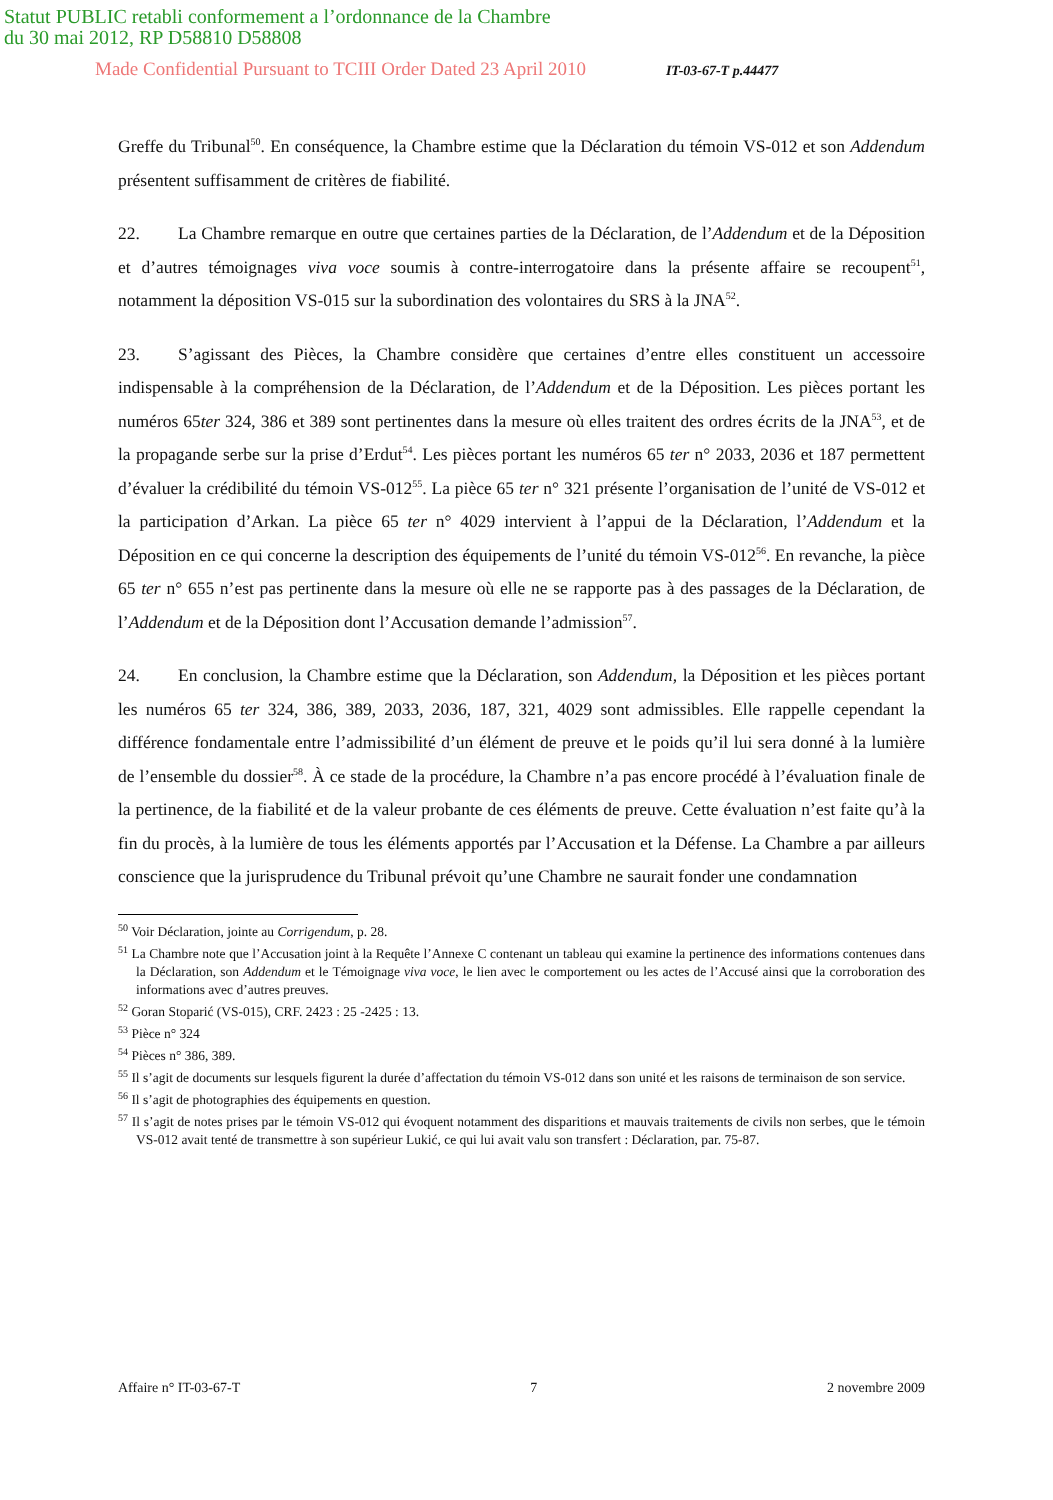Statut PUBLIC retabli conformement a l’ordonnance de la Chambre
du 30 mai 2012, RP D58810 D58808
Made Confidential Pursuant to TCIII Order Dated 23 April 2010 IT-03-67-T p.44477
Greffe du Tribunal<sup>50</sup>. En conséquence, la Chambre estime que la Déclaration du témoin VS-012 et son Addendum présentent suffisamment de critères de fiabilité.
22. La Chambre remarque en outre que certaines parties de la Déclaration, de l’Addendum et de la Déposition et d’autres témoignages viva voce soumis à contre-interrogatoire dans la présente affaire se recoupent<sup>51</sup>, notamment la déposition VS-015 sur la subordination des volontaires du SRS à la JNA<sup>52</sup>.
23. S’agissant des Pièces, la Chambre considère que certaines d’entre elles constituent un accessoire indispensable à la compréhension de la Déclaration, de l’Addendum et de la Déposition. Les pièces portant les numéros 65ter 324, 386 et 389 sont pertinentes dans la mesure où elles traitent des ordres écrits de la JNA<sup>53</sup>, et de la propagande serbe sur la prise d’Erdut<sup>54</sup>. Les pièces portant les numéros 65 ter n° 2033, 2036 et 187 permettent d’évaluer la crédibilité du témoin VS-012<sup>55</sup>. La pièce 65 ter n° 321 présente l’organisation de l’unité de VS-012 et la participation d’Arkan. La pièce 65 ter n° 4029 intervient à l’appui de la Déclaration, l’Addendum et la Déposition en ce qui concerne la description des équipements de l’unité du témoin VS-012<sup>56</sup>. En revanche, la pièce 65 ter n° 655 n’est pas pertinente dans la mesure où elle ne se rapporte pas à des passages de la Déclaration, de l’Addendum et de la Déposition dont l’Accusation demande l’admission<sup>57</sup>.
24. En conclusion, la Chambre estime que la Déclaration, son Addendum, la Déposition et les pièces portant les numéros 65 ter 324, 386, 389, 2033, 2036, 187, 321, 4029 sont admissibles. Elle rappelle cependant la différence fondamentale entre l’admissibilité d’un élément de preuve et le poids qu’il lui sera donné à la lumière de l’ensemble du dossier<sup>58</sup>. À ce stade de la procédure, la Chambre n’a pas encore procédé à l’évaluation finale de la pertinence, de la fiabilité et de la valeur probante de ces éléments de preuve. Cette évaluation n’est faite qu’à la fin du procès, à la lumière de tous les éléments apportés par l’Accusation et la Défense. La Chambre a par ailleurs conscience que la jurisprudence du Tribunal prévoit qu’une Chambre ne saurait fonder une condamnation
<sup>50</sup> Voir Déclaration, jointe au Corrigendum, p. 28.
<sup>51</sup> La Chambre note que l’Accusation joint à la Requête l’Annexe C contenant un tableau qui examine la pertinence des informations contenues dans la Déclaration, son Addendum et le Témoignage viva voce, le lien avec le comportement ou les actes de l’Accusé ainsi que la corroboration des informations avec d’autres preuves.
<sup>52</sup> Goran Stoparić (VS-015), CRF. 2423 : 25 -2425 : 13.
<sup>53</sup> Pièce n° 324
<sup>54</sup> Pièces n° 386, 389.
<sup>55</sup> Il s’agit de documents sur lesquels figurent la durée d’affectation du témoin VS-012 dans son unité et les raisons de terminaison de son service.
<sup>56</sup> Il s’agit de photographies des équipements en question.
<sup>57</sup> Il s’agit de notes prises par le témoin VS-012 qui évoquent notamment des disparitions et mauvais traitements de civils non serbes, que le témoin VS-012 avait tenté de transmettre à son supérieur Lukić, ce qui lui avait valu son transfert : Déclaration, par. 75-87.
Affaire n° IT-03-67-T 7 2 novembre 2009